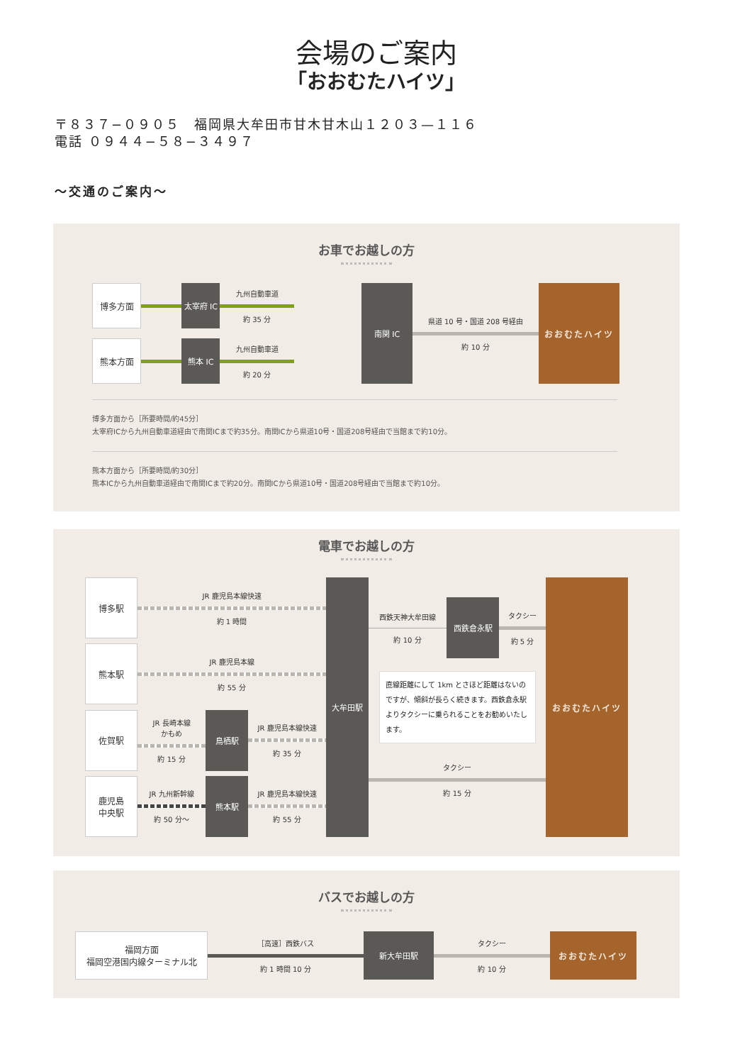会場のご案内
「おおむたハイツ」
〒８３７−０９０５　福岡県大牟田市甘木甘木山１２０３—１１６
電話 ０９４４−５８−３４９７
～交通のご案内～
お車でお越しの方
博多方面 太宰府 IC 九州自動車道
約 35 分
熊本方面 熊本 IC 九州自動車道
約 20 分
南関 IC 県道 10 号・国道 208 号経由
約 10 分
おおむたハイツ
博多方面から［所要時間/約45分］
太宰府ICから九州自動車道経由で南関ICまで約35分。南関ICから県道10号・国道208号経由で当館まで約10分。
熊本方面から［所要時間/約30分］
熊本ICから九州自動車道経由で南関ICまで約20分。南関ICから県道10号・国道208号経由で当館まで約10分。
電車でお越しの方
博多駅
JR 鹿児島本線快速
約 1 時間
熊本駅
JR 鹿児島本線
約 55 分
佐賀駅
JR 長崎本線
かもめ
約 15 分
鳥栖駅 JR 鹿児島本線快速
約 35 分
鹿児島
中央駅
JR 九州新幹線
約 50 分～
熊本駅 JR 鹿児島本線快速
約 55 分
大牟田駅
西鉄天神大牟田線
約 10 分
西鉄倉永駅 タクシー
約 5 分
直線距離にして 1km とさほど距離はないのですが、傾斜が長らく続きます。西鉄倉永駅よりタクシーに乗られることをお勧めいたします。
タクシー
約 15 分
おおむたハイツ
バスでお越しの方
福岡方面
福岡空港国内線ターミナル北
［高速］西鉄バス
約 1 時間 10 分
新大牟田駅 タクシー
約 10 分
おおむたハイツ